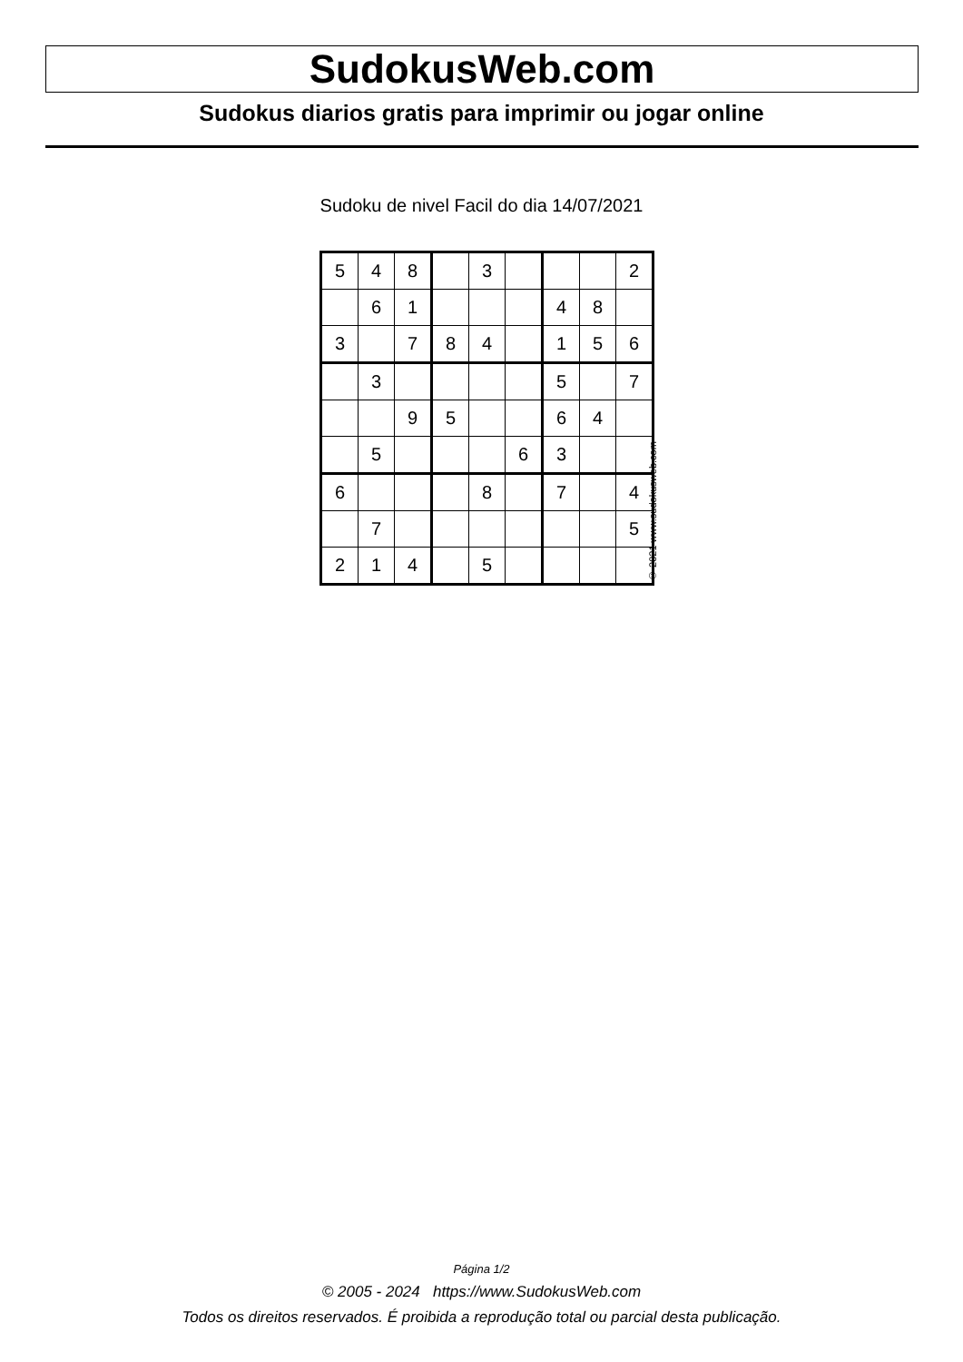SudokusWeb.com
Sudokus diarios gratis para imprimir ou jogar online
Sudoku de nivel Facil do dia 14/07/2021
| 5 | 4 | 8 | | 3 | | | | 2 |
| | 6 | 1 | | | | 4 | 8 | |
| 3 | | 7 | 8 | 4 | | 1 | 5 | 6 |
| | 3 | | | | | 5 | | 7 |
| | | 9 | 5 | | | 6 | 4 | |
| | 5 | | | | 6 | 3 | | |
| 6 | | | | 8 | | 7 | | 4 |
| | 7 | | | | | | | 5 |
| 2 | 1 | 4 | | 5 | | | | |
© 2021 www.sudokusweb.com
Página 1/2
© 2005 - 2024 https://www.SudokusWeb.com
Todos os direitos reservados. É proibida a reprodução total ou parcial desta publicação.